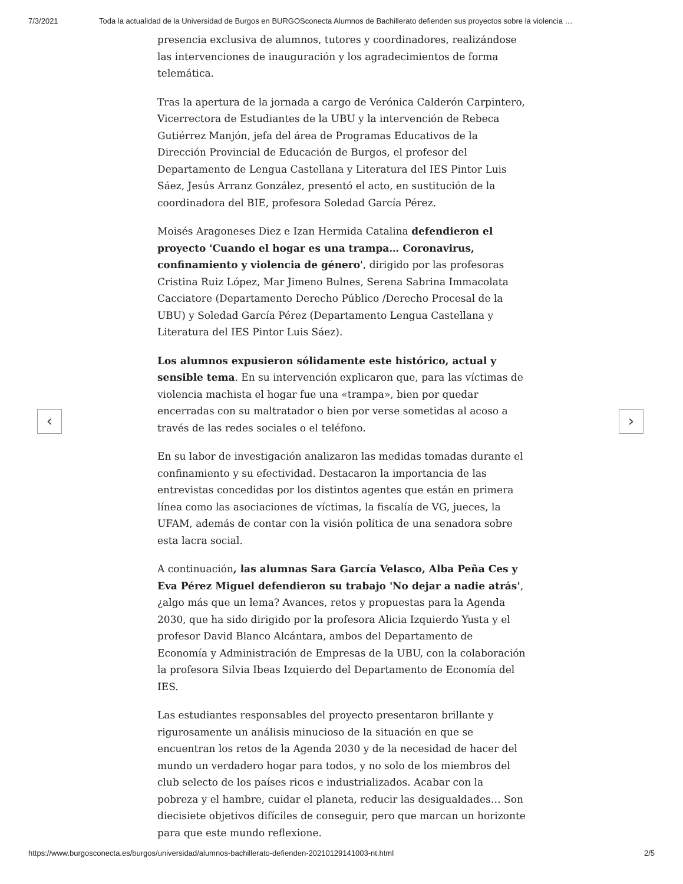7/3/2021 Toda la actualidad de la Universidad de Burgos en BURGOSconecta Alumnos de Bachillerato defienden sus proyectos sobre la violencia …
presencia exclusiva de alumnos, tutores y coordinadores, realizándose las intervenciones de inauguración y los agradecimientos de forma telemática.
Tras la apertura de la jornada a cargo de Verónica Calderón Carpintero, Vicerrectora de Estudiantes de la UBU y la intervención de Rebeca Gutiérrez Manjón, jefa del área de Programas Educativos de la Dirección Provincial de Educación de Burgos, el profesor del Departamento de Lengua Castellana y Literatura del IES Pintor Luis Sáez, Jesús Arranz González, presentó el acto, en sustitución de la coordinadora del BIE, profesora Soledad García Pérez.
Moisés Aragoneses Diez e Izan Hermida Catalina defendieron el proyecto 'Cuando el hogar es una trampa… Coronavirus, confinamiento y violencia de género', dirigido por las profesoras Cristina Ruiz López, Mar Jimeno Bulnes, Serena Sabrina Immacolata Cacciatore (Departamento Derecho Público /Derecho Procesal de la UBU) y Soledad García Pérez (Departamento Lengua Castellana y Literatura del IES Pintor Luis Sáez).
Los alumnos expusieron sólidamente este histórico, actual y sensible tema. En su intervención explicaron que, para las víctimas de violencia machista el hogar fue una «trampa», bien por quedar encerradas con su maltratador o bien por verse sometidas al acoso a través de las redes sociales o el teléfono.
En su labor de investigación analizaron las medidas tomadas durante el confinamiento y su efectividad. Destacaron la importancia de las entrevistas concedidas por los distintos agentes que están en primera línea como las asociaciones de víctimas, la fiscalía de VG, jueces, la UFAM, además de contar con la visión política de una senadora sobre esta lacra social.
A continuación, las alumnas Sara García Velasco, Alba Peña Ces y Eva Pérez Miguel defendieron su trabajo 'No dejar a nadie atrás', ¿algo más que un lema? Avances, retos y propuestas para la Agenda 2030, que ha sido dirigido por la profesora Alicia Izquierdo Yusta y el profesor David Blanco Alcántara, ambos del Departamento de Economía y Administración de Empresas de la UBU, con la colaboración la profesora Silvia Ibeas Izquierdo del Departamento de Economía del IES.
Las estudiantes responsables del proyecto presentaron brillante y rigurosamente un análisis minucioso de la situación en que se encuentran los retos de la Agenda 2030 y de la necesidad de hacer del mundo un verdadero hogar para todos, y no solo de los miembros del club selecto de los países ricos e industrializados. Acabar con la pobreza y el hambre, cuidar el planeta, reducir las desigualdades… Son diecisiete objetivos difíciles de conseguir, pero que marcan un horizonte para que este mundo reflexione.
‹ ›
https://www.burgosconecta.es/burgos/universidad/alumnos-bachillerato-defienden-20210129141003-nt.html 2/5